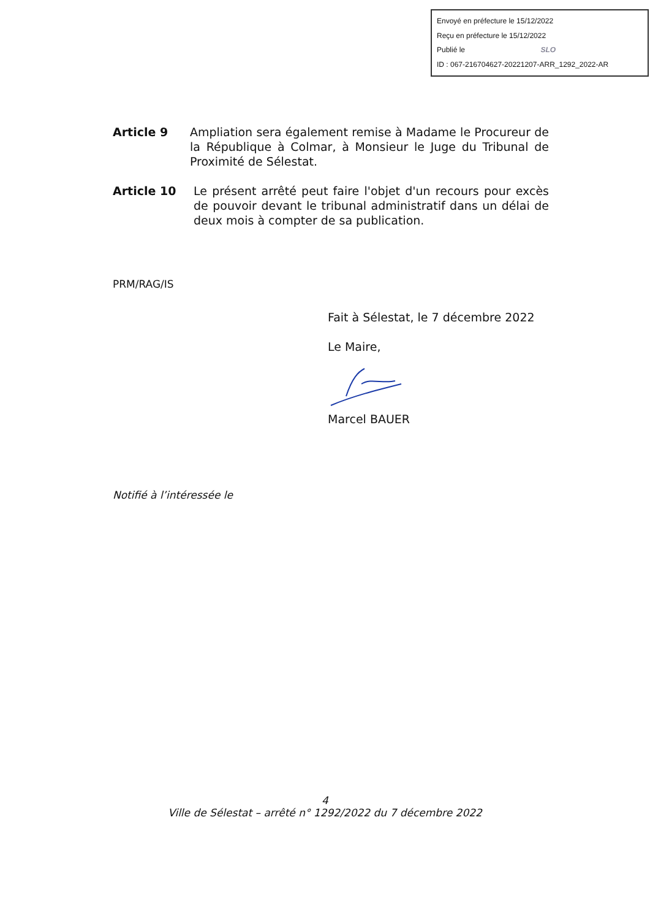Envoyé en préfecture le 15/12/2022
Reçu en préfecture le 15/12/2022
Publié le SLO
ID : 067-216704627-20221207-ARR_1292_2022-AR
Article 9 Ampliation sera également remise à Madame le Procureur de la République à Colmar, à Monsieur le Juge du Tribunal de Proximité de Sélestat.
Article 10 Le présent arrêté peut faire l'objet d'un recours pour excès de pouvoir devant le tribunal administratif dans un délai de deux mois à compter de sa publication.
PRM/RAG/IS
Fait à Sélestat, le 7 décembre 2022
Le Maire,
Marcel BAUER
Notifié à l’intéressée le
4
Ville de Sélestat – arrêté n° 1292/2022 du 7 décembre 2022